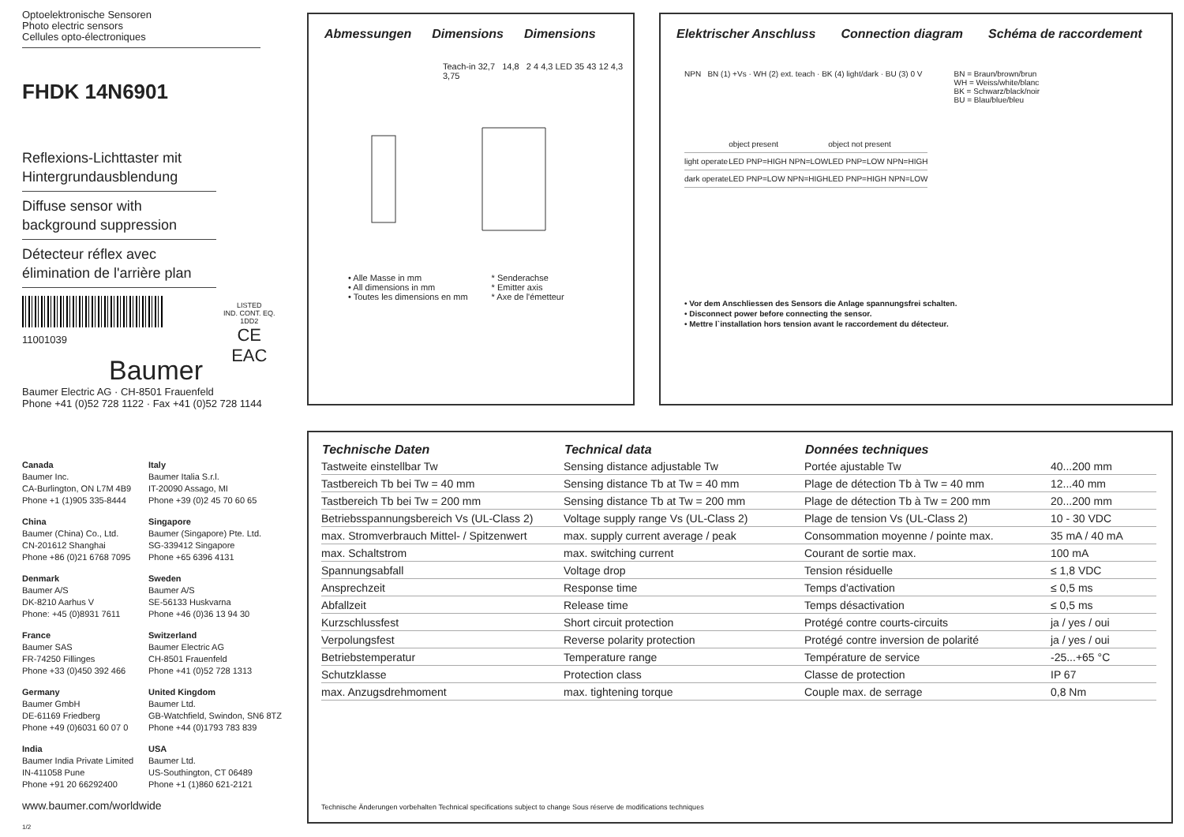Optoelektronische Sensoren
Photo electric sensors
Cellules opto-électroniques
FHDK 14N6901
Reflexions-Lichttaster mit Hintergrundausblendung
Diffuse sensor with background suppression
Détecteur réflex avec élimination de l'arrière plan
11001039
LISTED
IND. CONT. EQ.
1DD2
CE
EAC
Baumer
Baumer Electric AG · CH-8501 Frauenfeld
Phone +41 (0)52 728 1122 · Fax +41 (0)52 728 1144
Abmessungen Dimensions Dimensions
Teach-in 32,7 14,8 2 4 4,3 LED 35 43 12 4,3 3,75
• Alle Masse in mm
• All dimensions in mm
• Toutes les dimensions en mm
* Senderachse
* Emitter axis
* Axe de l'émetteur
Elektrischer Anschluss Connection diagram Schéma de raccordement
NPN BN (1) +Vs · WH (2) ext. teach · BK (4) light/dark · BU (3) 0 V
BN = Braun/brown/brun
WH = Weiss/white/blanc
BK = Schwarz/black/noir
BU = Blau/blue/bleu
| | object present | object not present |
| light operate | LED PNP=HIGH NPN=LOW | LED PNP=LOW NPN=HIGH |
| dark operate | LED PNP=LOW NPN=HIGH | LED PNP=HIGH NPN=LOW |
• Vor dem Anschliessen des Sensors die Anlage spannungsfrei schalten.
• Disconnect power before connecting the sensor.
• Mettre l`installation hors tension avant le raccordement du détecteur.
Canada
Baumer Inc.
CA-Burlington, ON L7M 4B9
Phone +1 (1)905 335-8444
Italy
Baumer Italia S.r.l.
IT-20090 Assago, MI
Phone +39 (0)2 45 70 60 65
China
Baumer (China) Co., Ltd.
CN-201612 Shanghai
Phone +86 (0)21 6768 7095
Singapore
Baumer (Singapore) Pte. Ltd.
SG-339412 Singapore
Phone +65 6396 4131
Denmark
Baumer A/S
DK-8210 Aarhus V
Phone: +45 (0)8931 7611
Sweden
Baumer A/S
SE-56133 Huskvarna
Phone +46 (0)36 13 94 30
France
Baumer SAS
FR-74250 Fillinges
Phone +33 (0)450 392 466
Switzerland
Baumer Electric AG
CH-8501 Frauenfeld
Phone +41 (0)52 728 1313
Germany
Baumer GmbH
DE-61169 Friedberg
Phone +49 (0)6031 60 07 0
United Kingdom
Baumer Ltd.
GB-Watchfield, Swindon, SN6 8TZ
Phone +44 (0)1793 783 839
India
Baumer India Private Limited
IN-411058 Pune
Phone +91 20 66292400
USA
Baumer Ltd.
US-Southington, CT 06489
Phone +1 (1)860 621-2121
www.baumer.com/worldwide
1/2
| Technische Daten | Technical data | Données techniques | |
| --- | --- | --- | --- |
| Tastweite einstellbar Tw | Sensing distance adjustable Tw | Portée ajustable Tw | 40...200 mm |
| Tastbereich Tb bei Tw = 40 mm | Sensing distance Tb at Tw = 40 mm | Plage de détection Tb à Tw = 40 mm | 12...40 mm |
| Tastbereich Tb bei Tw = 200 mm | Sensing distance Tb at Tw = 200 mm | Plage de détection Tb à Tw = 200 mm | 20...200 mm |
| Betriebsspannungsbereich Vs (UL-Class 2) | Voltage supply range Vs (UL-Class 2) | Plage de tension Vs (UL-Class 2) | 10 - 30 VDC |
| max. Stromverbrauch Mittel- / Spitzenwert | max. supply current average / peak | Consommation moyenne / pointe max. | 35 mA / 40 mA |
| max. Schaltstrom | max. switching current | Courant de sortie max. | 100 mA |
| Spannungsabfall | Voltage drop | Tension résiduelle | ≤ 1,8 VDC |
| Ansprechzeit | Response time | Temps d'activation | ≤ 0,5 ms |
| Abfallzeit | Release time | Temps désactivation | ≤ 0,5 ms |
| Kurzschlussfest | Short circuit protection | Protégé contre courts-circuits | ja / yes / oui |
| Verpolungsfest | Reverse polarity protection | Protégé contre inversion de polarité | ja / yes / oui |
| Betriebstemperatur | Temperature range | Température de service | -25...+65 °C |
| Schutzklasse | Protection class | Classe de protection | IP 67 |
| max. Anzugsdrehmoment | max. tightening torque | Couple max. de serrage | 0,8 Nm |
Technische Änderungen vorbehalten Technical specifications subject to change Sous réserve de modifications techniques